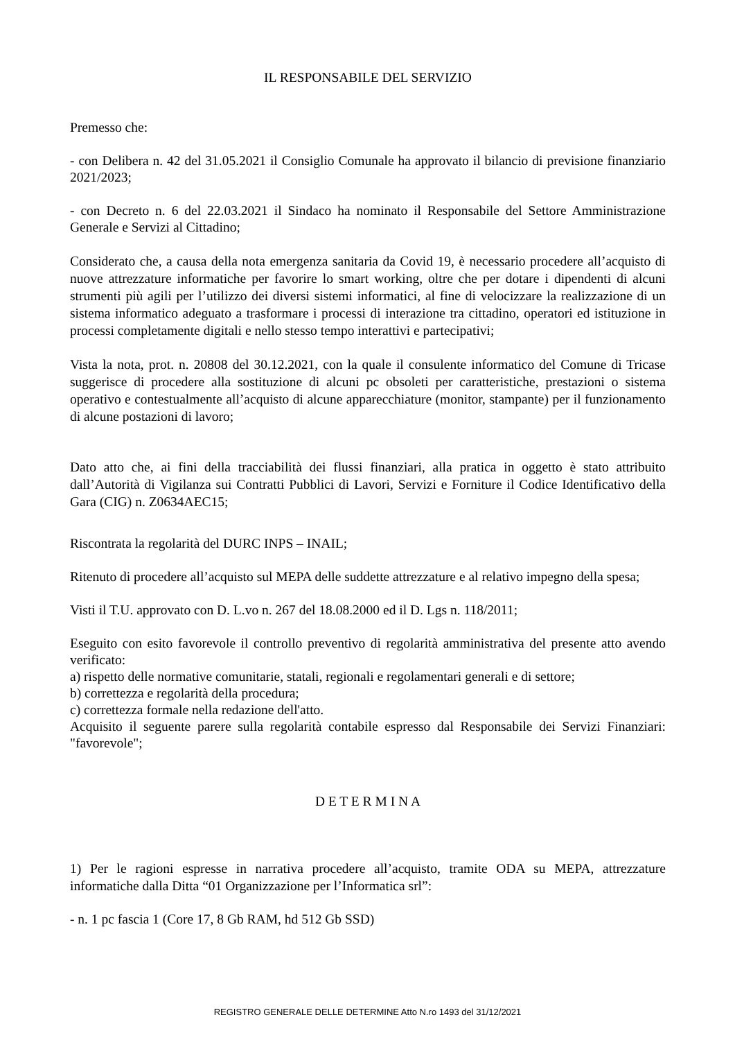IL RESPONSABILE DEL SERVIZIO
Premesso che:
- con Delibera n. 42 del 31.05.2021 il Consiglio Comunale ha approvato il bilancio di previsione finanziario 2021/2023;
- con Decreto n. 6 del 22.03.2021 il Sindaco ha nominato il Responsabile del Settore Amministrazione Generale e Servizi al Cittadino;
Considerato che, a causa della nota emergenza sanitaria da Covid 19, è necessario procedere all’acquisto di nuove attrezzature informatiche per favorire lo smart working, oltre che per dotare i dipendenti di alcuni strumenti più agili per l’utilizzo dei diversi sistemi informatici, al fine di velocizzare la realizzazione di un sistema informatico adeguato a trasformare i processi di interazione tra cittadino, operatori ed istituzione in processi completamente digitali e nello stesso tempo interattivi e partecipativi;
Vista la nota, prot. n. 20808 del 30.12.2021, con la quale il consulente informatico del Comune di Tricase suggerisce di procedere alla sostituzione di alcuni pc obsoleti per caratteristiche, prestazioni o sistema operativo e contestualmente all’acquisto di alcune apparecchiature (monitor, stampante) per il funzionamento di alcune postazioni di lavoro;
Dato atto che, ai fini della tracciabilità dei flussi finanziari, alla pratica in oggetto è stato attribuito dall’Autorità di Vigilanza sui Contratti Pubblici di Lavori, Servizi e Forniture il Codice Identificativo della Gara (CIG) n. Z0634AEC15;
Riscontrata la regolarità del DURC INPS – INAIL;
Ritenuto di procedere all’acquisto sul MEPA delle suddette attrezzature e al relativo impegno della spesa;
Visti il T.U. approvato con D. L.vo n. 267 del 18.08.2000 ed il D. Lgs n. 118/2011;
Eseguito con esito favorevole il controllo preventivo di regolarità amministrativa del presente atto avendo verificato:
a) rispetto delle normative comunitarie, statali, regionali e regolamentari generali e di settore;
b) correttezza e regolarità della procedura;
c) correttezza formale nella redazione dell'atto.
Acquisito il seguente parere sulla regolarità contabile espresso dal Responsabile dei Servizi Finanziari: "favorevole";
D E T E R M I N A
1) Per le ragioni espresse in narrativa procedere all’acquisto, tramite ODA su MEPA, attrezzature informatiche dalla Ditta “01 Organizzazione per l’Informatica srl”:
- n. 1 pc fascia 1 (Core 17, 8 Gb RAM, hd 512 Gb SSD)
REGISTRO GENERALE DELLE DETERMINE Atto N.ro 1493 del 31/12/2021